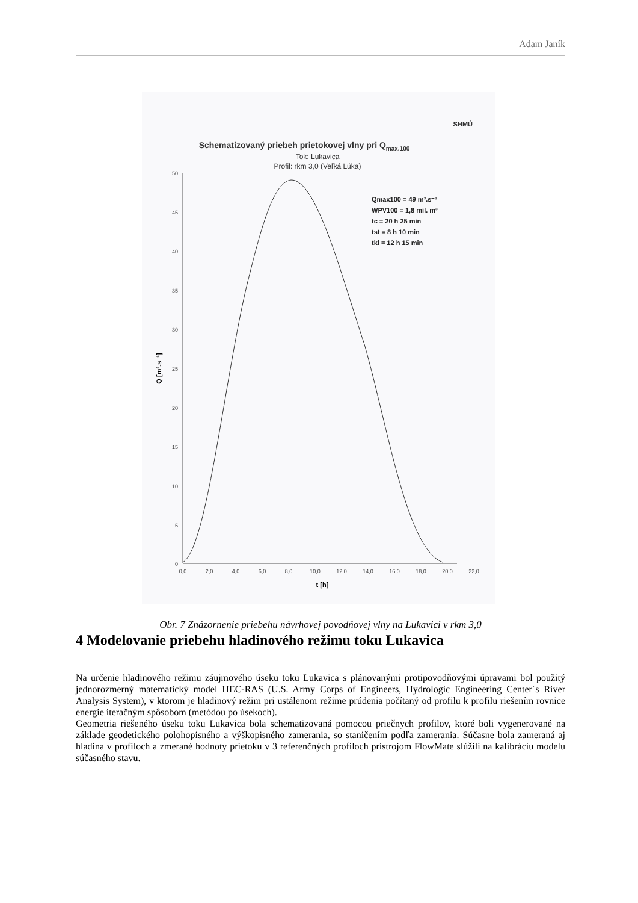Adam Janík
Schematizovaný priebeh prietokovej vlny pri Qmax.100
SHMÚ
Tok: Lukavica
Profil: rkm 3,0 (Veľká Lúka)
50
45
40
35
30
25
20
15
10
5
0
0,0
2,0
4,0
6,0
8,0
10,0
12,0
14,0
16,0
18,0
20,0
22,0
t [h]
Q [m³.s⁻¹]
Qmax100 = 49 m³.s⁻¹
WPV100 = 1,8 mil. m³
tc = 20 h 25 min
tst = 8 h 10 min
tkl = 12 h 15 min
Obr. 7 Znázornenie priebehu návrhovej povodňovej vlny na Lukavici v rkm 3,0
4 Modelovanie priebehu hladinového režimu toku Lukavica
Na určenie hladinového režimu záujmového úseku toku Lukavica s plánovanými protipovodňovými úpravami bol použitý jednorozmerný matematický model HEC-RAS (U.S. Army Corps of Engineers, Hydrologic Engineering Center´s River Analysis System), v ktorom je hladinový režim pri ustálenom režime prúdenia počítaný od profilu k profilu riešením rovnice energie iteračným spôsobom (metódou po úsekoch).
Geometria riešeného úseku toku Lukavica bola schematizovaná pomocou priečnych profilov, ktoré boli vygenerované na základe geodetického polohopisného a výškopisného zamerania, so staničením podľa zamerania. Súčasne bola zameraná aj hladina v profiloch a zmerané hodnoty prietoku v 3 referenčných profiloch prístrojom FlowMate slúžili na kalibráciu modelu súčasného stavu.